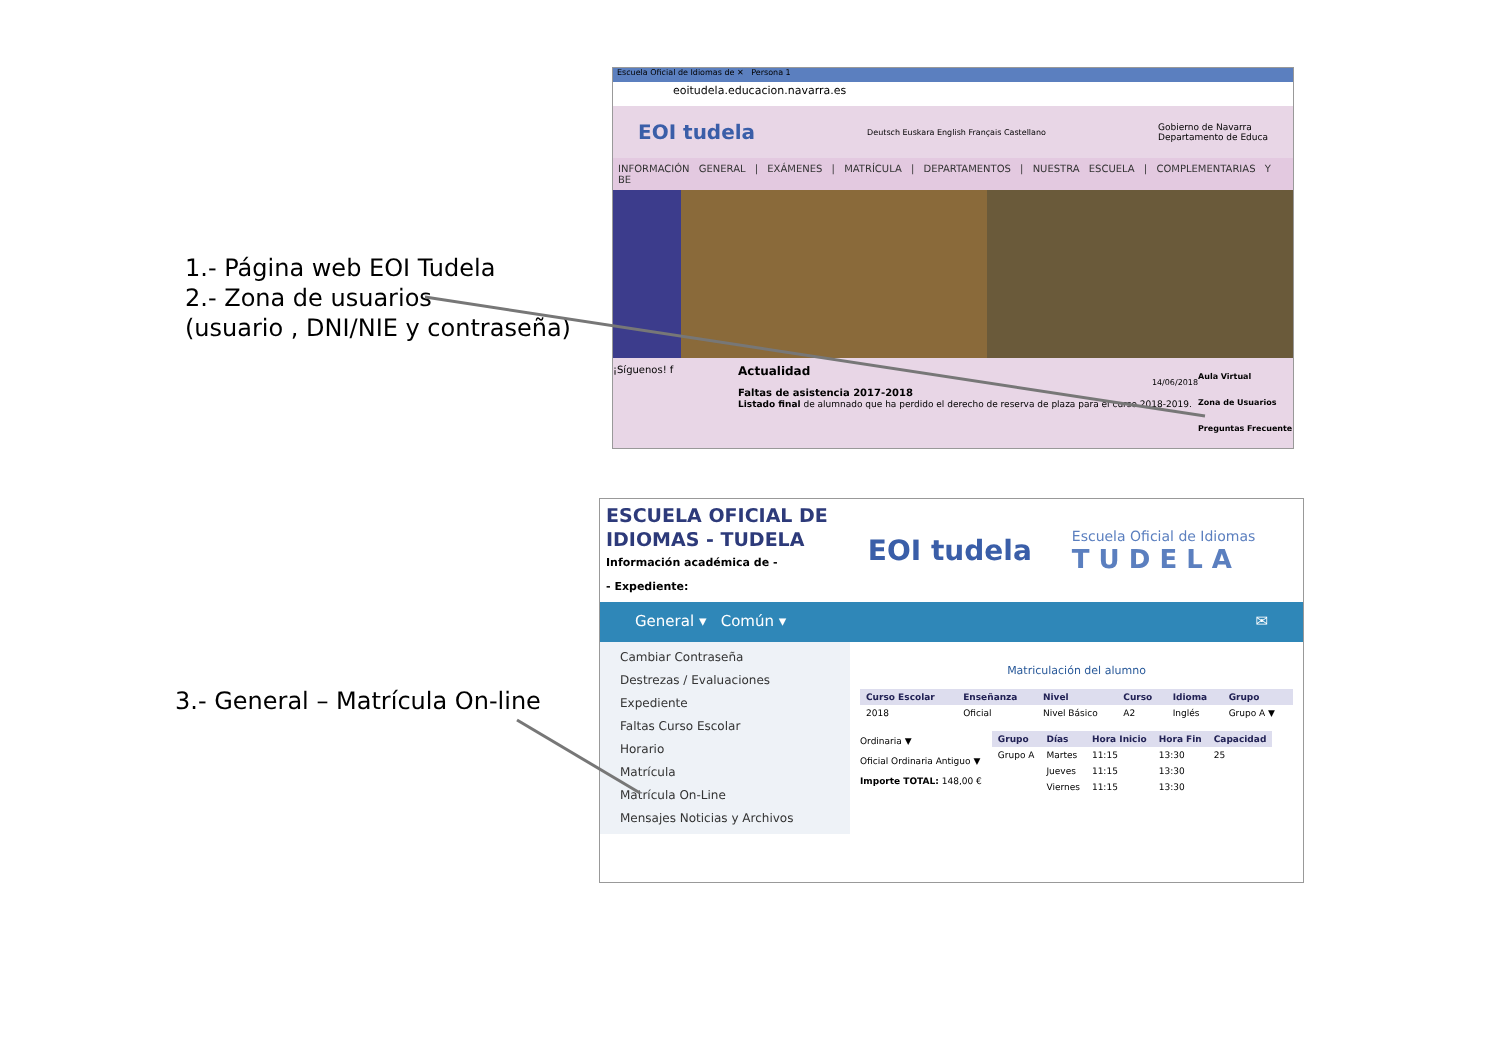1.- Página web EOI Tudela
2.- Zona de usuarios
(usuario , DNI/NIE y contraseña)
Escuela Oficial de Idiomas de ✕ Persona 1
eoitudela.educacion.navarra.es
EOI tudela Deutsch Euskara English Français Castellano Gobierno de Navarra
Departamento de Educa
INFORMACIÓN GENERAL | EXÁMENES | MATRÍCULA | DEPARTAMENTOS | NUESTRA ESCUELA | COMPLEMENTARIAS Y BE
¡Síguenos! f
Actualidad
14/06/2018
Faltas de asistencia 2017-2018
Listado final de alumnado que ha perdido el derecho de reserva de plaza para el curso 2018-2019.
Aula Virtual
Zona de Usuarios
Preguntas Frecuente
3.- General – Matrícula On-line
ESCUELA OFICIAL DE
IDIOMAS - TUDELA
Información académica de -
- Expediente:
EOI tudela
Escuela Oficial de Idiomas
T U D E L A
General ▾ Común ▾ ✉
Cambiar Contraseña
Destrezas / Evaluaciones
Expediente
Faltas Curso Escolar
Horario
Matrícula
Matrícula On-Line
Mensajes Noticias y Archivos
Matriculación del alumno
| Curso Escolar | Enseñanza | Nivel | Curso | Idioma | Grupo |
| --- | --- | --- | --- | --- | --- |
| 2018 | Oficial | Nivel Básico | A2 | Inglés | Grupo A ▼ |
Ordinaria ▼
Oficial Ordinaria Antiguo ▼
Importe TOTAL: 148,00 €
| Grupo | Días | Hora Inicio | Hora Fin | Capacidad |
| --- | --- | --- | --- | --- |
| Grupo A | Martes | 11:15 | 13:30 | 25 |
| | Jueves | 11:15 | 13:30 | |
| | Viernes | 11:15 | 13:30 | |